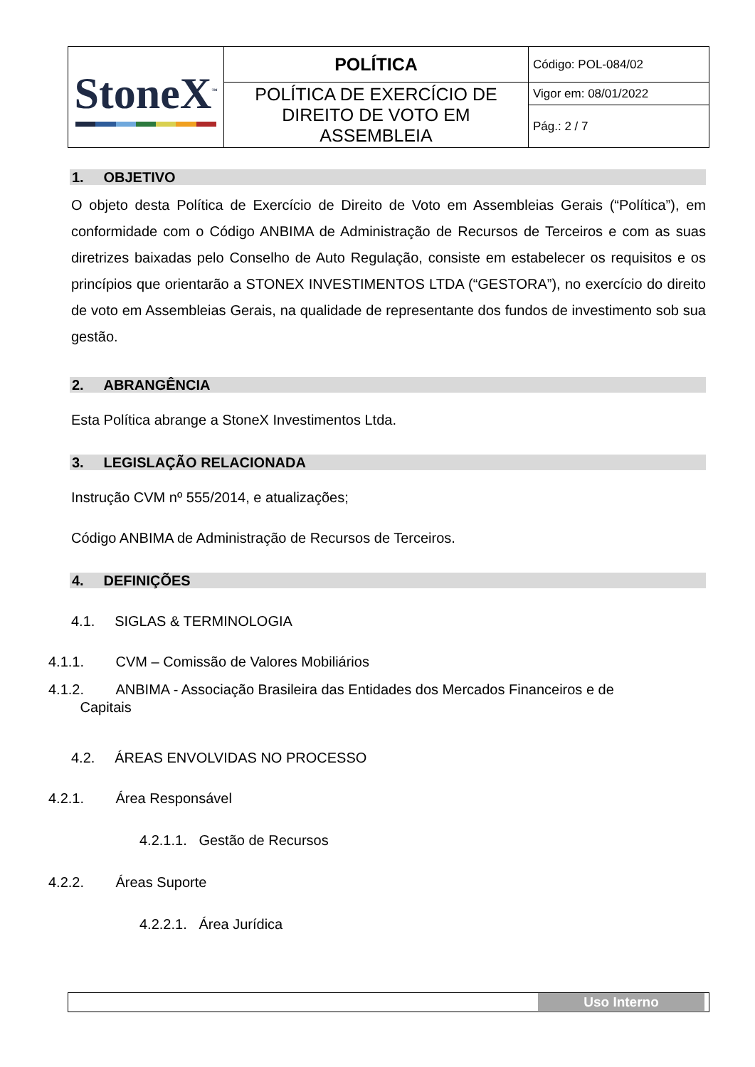| StoneX<sup>™</sup> | POLÍTICA | Código: POL-084/02 |
| | POLÍTICA DE EXERCÍCIO DE DIREITO DE VOTO EM ASSEMBLEIA | Vigor em: 08/01/2022 |
| | | Pág.: 2 / 7 |
1. OBJETIVO
O objeto desta Política de Exercício de Direito de Voto em Assembleias Gerais (“Política”), em conformidade com o Código ANBIMA de Administração de Recursos de Terceiros e com as suas diretrizes baixadas pelo Conselho de Auto Regulação, consiste em estabelecer os requisitos e os princípios que orientarão a STONEX INVESTIMENTOS LTDA (“GESTORA”), no exercício do direito de voto em Assembleias Gerais, na qualidade de representante dos fundos de investimento sob sua gestão.
2. ABRANGÊNCIA
Esta Política abrange a StoneX Investimentos Ltda.
3. LEGISLAÇÃO RELACIONADA
Instrução CVM nº 555/2014, e atualizações;
Código ANBIMA de Administração de Recursos de Terceiros.
4. DEFINIÇÕES
4.1. SIGLAS & TERMINOLOGIA
4.1.1. CVM – Comissão de Valores Mobiliários
4.1.2. ANBIMA - Associação Brasileira das Entidades dos Mercados Financeiros e de
Capitais
4.2. ÁREAS ENVOLVIDAS NO PROCESSO
4.2.1. Área Responsável
4.2.1.1. Gestão de Recursos
4.2.2. Áreas Suporte
4.2.2.1. Área Jurídica
Uso Interno